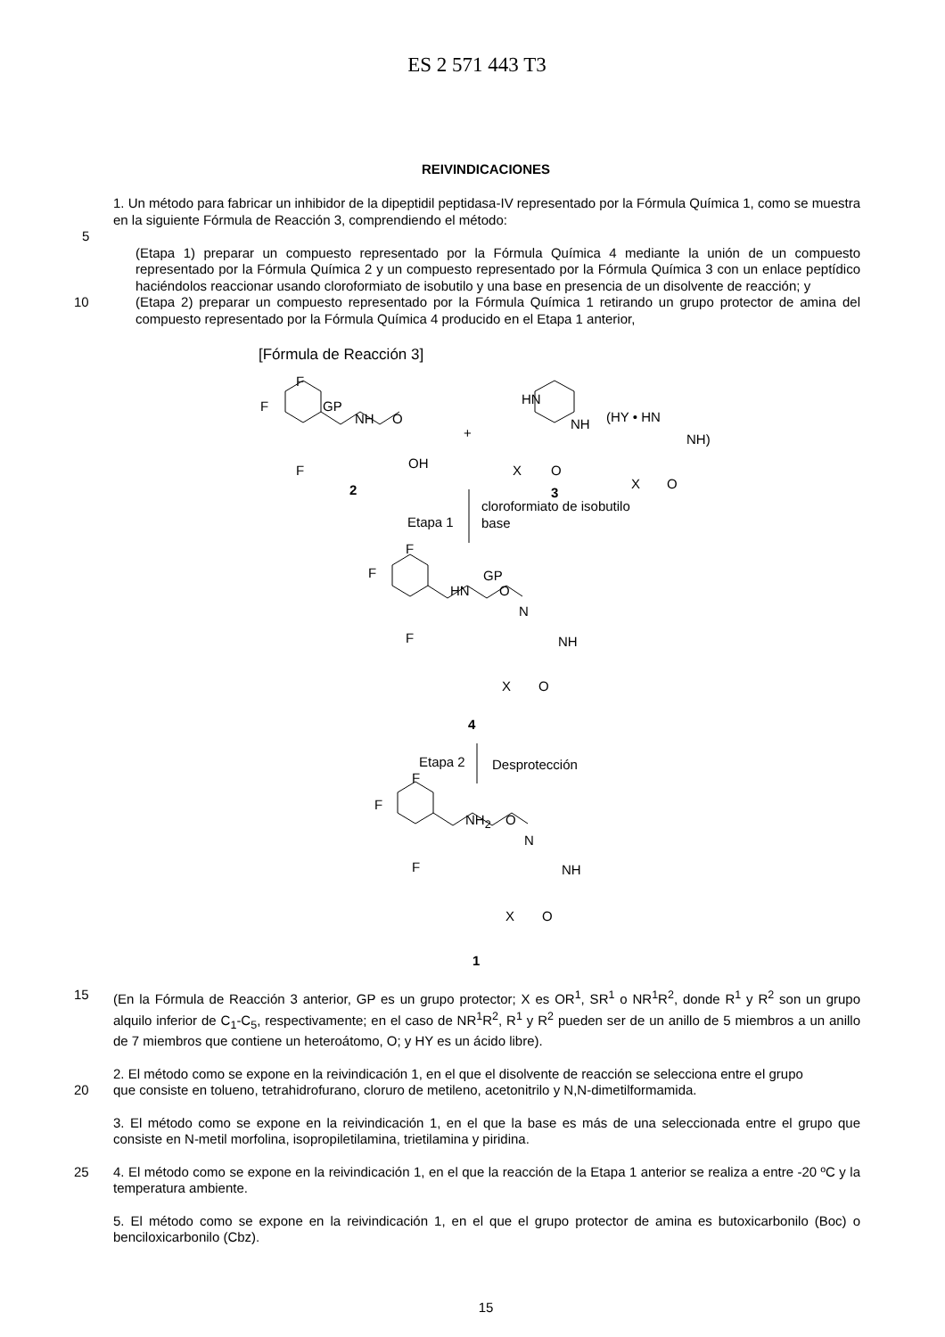ES 2 571 443 T3
REIVINDICACIONES
1. Un método para fabricar un inhibidor de la dipeptidil peptidasa-IV representado por la Fórmula Química 1, como se muestra en la siguiente Fórmula de Reacción 3, comprendiendo el método:
5
(Etapa 1) preparar un compuesto representado por la Fórmula Química 4 mediante la unión de un compuesto representado por la Fórmula Química 2 y un compuesto representado por la Fórmula Química 3 con un enlace peptídico haciéndolos reaccionar usando cloroformiato de isobutilo y una base en presencia de un disolvente de reacción; y
10 (Etapa 2) preparar un compuesto representado por la Fórmula Química 1 retirando un grupo protector de amina del compuesto representado por la Fórmula Química 4 producido en el Etapa 1 anterior,
[Fórmula de Reacción 3]
F
F
F
GP
NH O
OH
2
+
HN
NH
X O
(HY • HN
NH)
X O
3
cloroformiato de isobutilo
base
Etapa 1
F
F
F
HN
GP
O
N
NH
X O
4
Etapa 2 Desprotección
F
F
F
NH<sub>2</sub> O
N
NH
X O
1
15 (En la Fórmula de Reacción 3 anterior, GP es un grupo protector; X es OR<sup>1</sup>, SR<sup>1</sup> o NR<sup>1</sup>R<sup>2</sup>, donde R<sup>1</sup> y R<sup>2</sup> son un grupo alquilo inferior de C<sub>1</sub>-C<sub>5</sub>, respectivamente; en el caso de NR<sup>1</sup>R<sup>2</sup>, R<sup>1</sup> y R<sup>2</sup> pueden ser de un anillo de 5 miembros a un anillo de 7 miembros que contiene un heteroátomo, O; y HY es un ácido libre).
2. El método como se expone en la reivindicación 1, en el que el disolvente de reacción se selecciona entre el grupo
20 que consiste en tolueno, tetrahidrofurano, cloruro de metileno, acetonitrilo y N,N-dimetilformamida.
3. El método como se expone en la reivindicación 1, en el que la base es más de una seleccionada entre el grupo que consiste en N-metil morfolina, isopropiletilamina, trietilamina y piridina.
25 4. El método como se expone en la reivindicación 1, en el que la reacción de la Etapa 1 anterior se realiza a entre -20 ºC y la temperatura ambiente.
5. El método como se expone en la reivindicación 1, en el que el grupo protector de amina es butoxicarbonilo (Boc) o benciloxicarbonilo (Cbz).
15